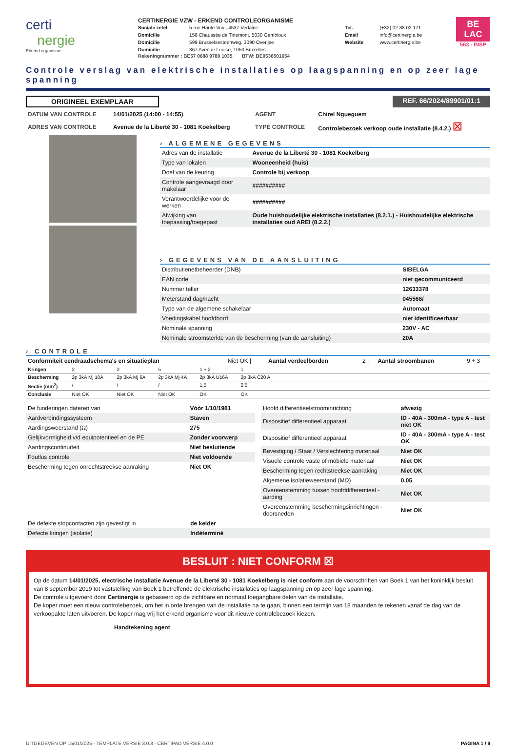certi
nergie
Erkend organisme
CERTINERGIE VZW - ERKEND CONTROLEORGANISME
| Sociale zetel | 5 rue Haute Voie, 4537 Verlaine | Tel. | (+32) 02 88 02 171 |
| Domicilie | 156 Chaussée de Tirlemont, 5030 Gembloux | Email | info@certinergie.be |
| Domicilie | 599 Brusselsesteenweg, 3090 Overijse | Website | www.certinergie.be |
| Domicilie | 367 Avenue Louise, 1050 Bruxelles | | |
Rekeningnummer : BE57 0688 9789 1035 BTW: BE0536501654
BE
LAC
563 - INSP
Controle verslag van elektrische installaties op laagspanning en op zeer lage spanning
ORIGINEEL EXEMPLAAR REF. 66/2024/89901/01:1
| DATUM VAN CONTROLE | 14/01/2025 (14:00 - 14:55) | AGENT | Chirel Ngueguem |
| ADRES VAN CONTROLE | Avenue de la Liberté 30 - 1081 Koekelberg | TYPE CONTROLE | Controlebezoek verkoop oude installatie (8.4.2.) ☒ |
› ALGEMENE GEGEVENS
| Adres van de installatie | Avenue de la Liberté 30 - 1081 Koekelberg |
| Type van lokalen | Wooneenheid (huis) |
| Doel van de keuring | Controle bij verkoop |
| Controle aangevraagd door makelaar | ########## |
| Verantwoordelijke voor de werken | ########## |
| Afwijking van toepassing/toegepast | Oude huishoudelijke elektrische installaties (8.2.1.) - Huishoudelijke elektrische installaties oud AREI (8.2.2.) |
› GEGEVENS VAN DE AANSLUITING
| Distributienetbeheerder (DNB) | SIBELGA |
| EAN code | niet gecommuniceerd |
| Nummer teller | 12633378 |
| Meterstand dag/nacht | 045568/ |
| Type van de algemene schakelaar | Automaat |
| Voedingskabel hoofdbord | niet identificeerbaar |
| Nominale spanning | 230V - AC |
| Nominale stroomsterkte van de bescherming (van de aansluiting) | 20A |
› CONTROLE
| Conformiteit eendraadschema's en situatieplan | Niet OK / | Aantal verdeelborden | 2 / | Aantal stroombanen | 9 + 3 |
| Kringen | 2 | 2 | 5 | 1 + 2 | 1 | |
| Bescherming | 2p 3kA Mj 10A | 2p 3kA Mj 6A | 2p 3kA Mj 4A | 2p 3kA U16A | 2p 3kA C20 A | |
| Sectie (mm<sup>2</sup>) | / | / | / | 1,5 | 2,5 | |
| Conclusie | Niet OK | Niet OK | Niet OK | OK | OK | |
| De funderingen dateren van | Vóór 1/10/1981 |
| Aardverbindingssysteem | Staven |
| Aardingsweerstand (Ω) | 275 |
| Gelijkvormigheid v/d equipotentieel en de PE | Zonder voorwerp |
| Aardingscontinuïteit | Niet besluitende |
| Foutlus controle | Niet voldoende |
| Bescherming tegen onrechtstreekse aanraking | Niet OK |
| Hoofd differentieelstroominrichting | afwezig |
| Dispositief differentieel apparaat | ID - 40A - 300mA - type A - test niet OK |
| Dispositief differentieel apparaat | ID - 40A - 300mA - type A - test OK |
| Bevestiging / Staat / Verslechtering materiaal | Niet OK |
| Visuele controle vaste of mobiele materiaal | Niet OK |
| Bescherming tegen rechtstreekse aanraking | Niet OK |
| Algemene isolatieweerstand (MΩ) | 0,05 |
| Overeenstemming tussen hoofddifferentieel - aarding | Niet OK |
| Overeenstemming beschermingsinrichtingen - doorsneden | Niet OK |
| De defekte stopcontacten zijn gevestigt in | de kelder |
| Defecte kringen (isolatie) | Indéterminé |
BESLUIT : NIET CONFORM ☒
Op de datum 14/01/2025, electrische installatie Avenue de la Liberté 30 - 1081 Koekelberg is niet conform aan de voorschriften van Boek 1 van het koninklijk besluit van 8 september 2019 tot vaststelling van Boek 1 betreffende de elektrische installaties op laagspanning en op zeer lage spanning.
De controle uitgevoerd door Certinergie is gebaseerd op de zichtbare en normaal toegangbare delen van de installatie.
De koper moet een nieuw controlebezoek, om het in orde brengen van de installatie na te gaan, binnen een termijn van 18 maanden te rekenen vanaf de dag van de verkoopakte laten uitvoeren. De koper mag vrij het erkend organisme voor dit nieuwe controlebezoek kiezen.
Handtekening agent
UITGEGEVEN OP 15/01/2025 - TEMPLATE VERSIE 3.0.3 - CERTIPAD VERSIE 4.0.0 PAGINA 1 / 9